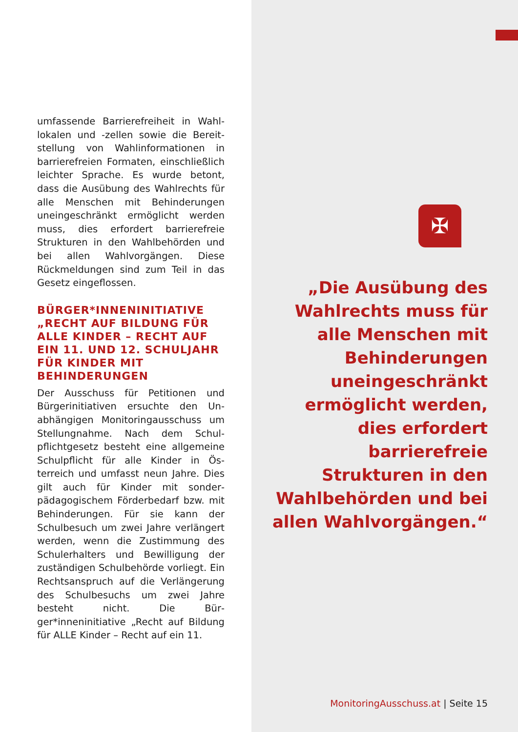umfassende Barrierefreiheit in Wahl­lokalen und -zellen sowie die Bereit­stellung von Wahlinformationen in barrierefreien Formaten, einschließ­lich leichter Sprache. Es wurde betont, dass die Ausübung des Wahlrechts für alle Menschen mit Behinderungen uneingeschränkt er­möglicht werden muss, dies erfor­dert barrierefreie Strukturen in den Wahlbehörden und bei allen Wahl­vorgängen. Diese Rückmeldungen sind zum Teil in das Gesetz einge­flossen.
BÜRGER*INNENINITIATIVE „RECHT AUF BILDUNG FÜR ALLE KINDER – RECHT AUF EIN 11. UND 12. SCHULJAHR FÜR KINDER MIT BEHINDERUNGEN
Der Ausschuss für Petitionen und Bürgerinitiativen ersuchte den Un­abhängigen Monitoringausschuss um Stellungnahme. Nach dem Schul­pflichtgesetz besteht eine allgemei­ne Schulpflicht für alle Kinder in Ös­terreich und umfasst neun Jahre. Dies gilt auch für Kinder mit sonder­pädagogischem Förderbedarf bzw. mit Behinderungen. Für sie kann der Schulbesuch um zwei Jahre verlän­gert werden, wenn die Zustimmung des Schulerhalters und Bewilligung der zuständigen Schulbehörde vor­liegt. Ein Rechtsanspruch auf die Verlängerung des Schulbesuchs um zwei Jahre besteht nicht. Die Bür­ger*inneninitiative „Recht auf Bildung für ALLE Kinder – Recht auf ein 11.
✠
„Die Ausübung des Wahlrechts muss für alle Menschen mit Behinderungen uneingeschränkt ermöglicht werden, dies erfordert barrierefreie Strukturen in den Wahlbehörden und bei allen Wahlvorgängen.“
MonitoringAusschuss.at | Seite 15